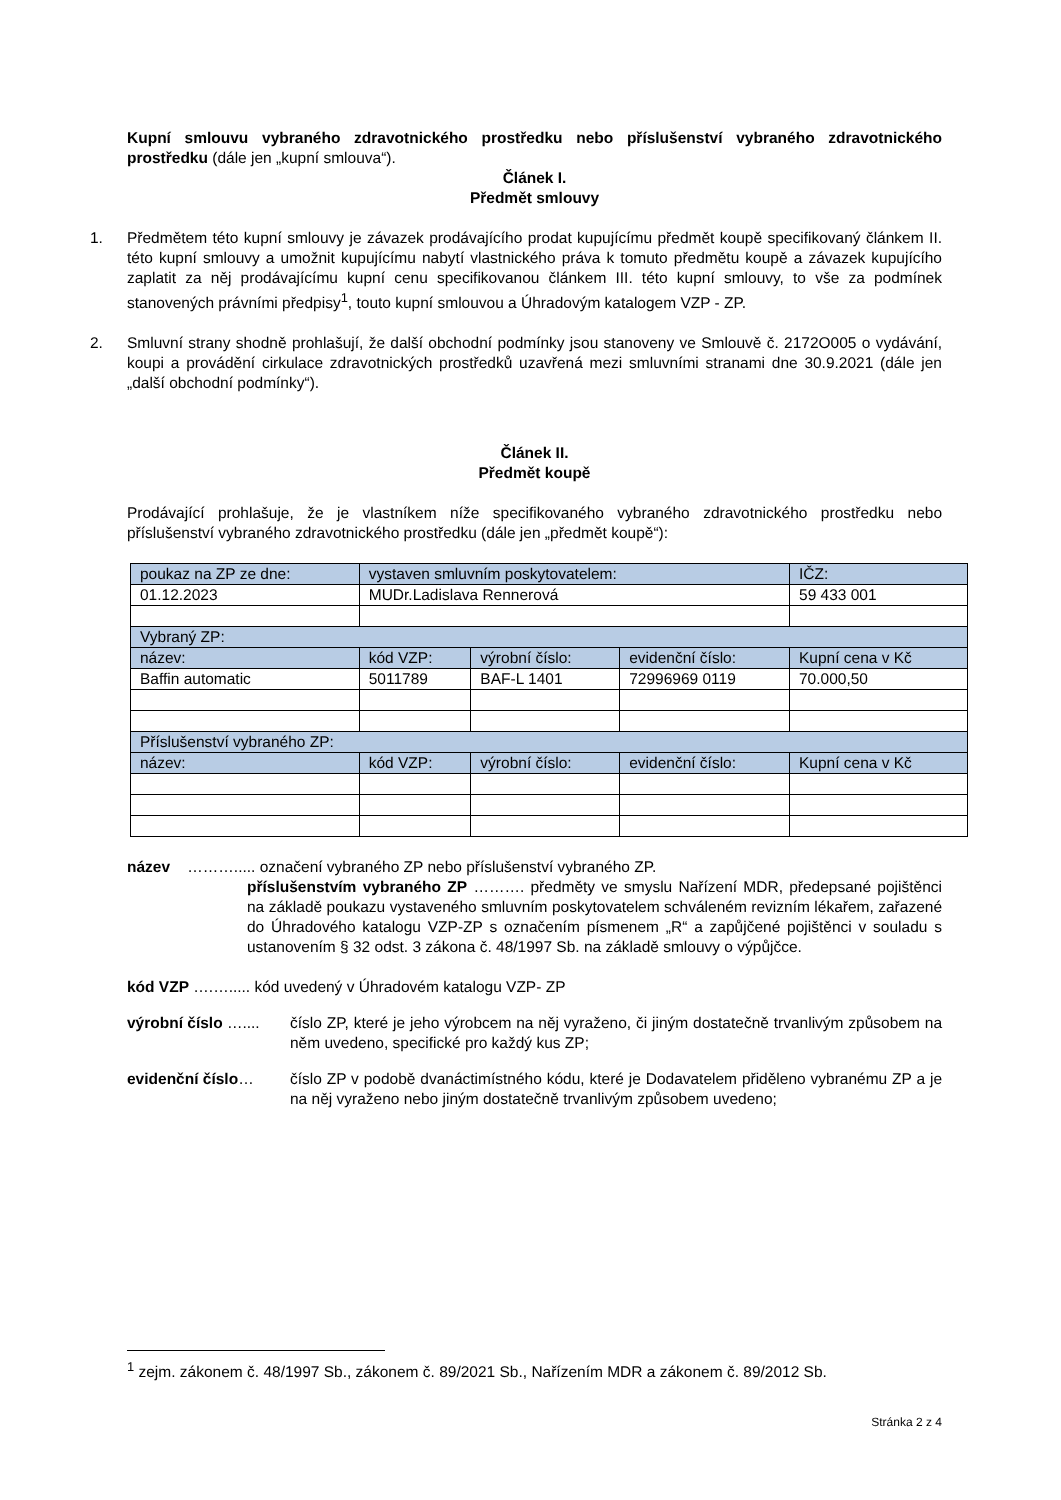Kupní smlouvu vybraného zdravotnického prostředku nebo příslušenství vybraného zdravotnického prostředku (dále jen „kupní smlouva“).
Článek I.
Předmět smlouvy
1. Předmětem této kupní smlouvy je závazek prodávajícího prodat kupujícímu předmět koupě specifikovaný článkem II. této kupní smlouvy a umožnit kupujícímu nabytí vlastnického práva k tomuto předmětu koupě a závazek kupujícího zaplatit za něj prodávajícímu kupní cenu specifikovanou článkem III. této kupní smlouvy, to vše za podmínek stanovených právními předpisy<sup>1</sup>, touto kupní smlouvou a Úhradovým katalogem VZP - ZP.
2. Smluvní strany shodně prohlašují, že další obchodní podmínky jsou stanoveny ve Smlouvě č. 2172O005 o vydávání, koupi a provádění cirkulace zdravotnických prostředků uzavřená mezi smluvními stranami dne 30.9.2021 (dále jen „další obchodní podmínky“).
Článek II.
Předmět koupě
Prodávající prohlašuje, že je vlastníkem níže specifikovaného vybraného zdravotnického prostředku nebo příslušenství vybraného zdravotnického prostředku (dále jen „předmět koupě“):
| poukaz na ZP ze dne: | vystaven smluvním poskytovatelem: | | | | IČZ: |
| 01.12.2023 | MUDr.Ladislava Rennerová | | | | 59 433 001 |
| Vybraný ZP: | | | | | |
| název: | kód VZP: | výrobní číslo: | evidenční číslo: | Kupní cena v Kč | |
| Baffin automatic | 5011789 | BAF-L 1401 | 72996969 0119 | 70.000,50 | |
| Příslušenství vybraného ZP: | | | | | |
| název: | kód VZP: | výrobní číslo: | evidenční číslo: | Kupní cena v Kč | |
název ………..... označení vybraného ZP nebo příslušenství vybraného ZP.
příslušenstvím vybraného ZP ………. předměty ve smyslu Nařízení MDR, předepsané pojištěnci na základě poukazu vystaveného smluvním poskytovatelem schváleném revizním lékařem, zařazené do Úhradového katalogu VZP-ZP s označením písmenem „R“ a zapůjčené pojištěnci v souladu s ustanovením § 32 odst. 3 zákona č. 48/1997 Sb. na základě smlouvy o výpůjčce.
kód VZP ….…..... kód uvedený v Úhradovém katalogu VZP- ZP
výrobní číslo …....
číslo ZP, které je jeho výrobcem na něj vyraženo, či jiným dostatečně trvanlivým způsobem na něm uvedeno, specifické pro každý kus ZP;
evidenční číslo… číslo ZP v podobě dvanáctimístného kódu, které je Dodavatelem přiděleno vybranému ZP a je na něj vyraženo nebo jiným dostatečně trvanlivým způsobem uvedeno;
<sup>1</sup> zejm. zákonem č. 48/1997 Sb., zákonem č. 89/2021 Sb., Nařízením MDR a zákonem č. 89/2012 Sb.
Stránka 2 z 4